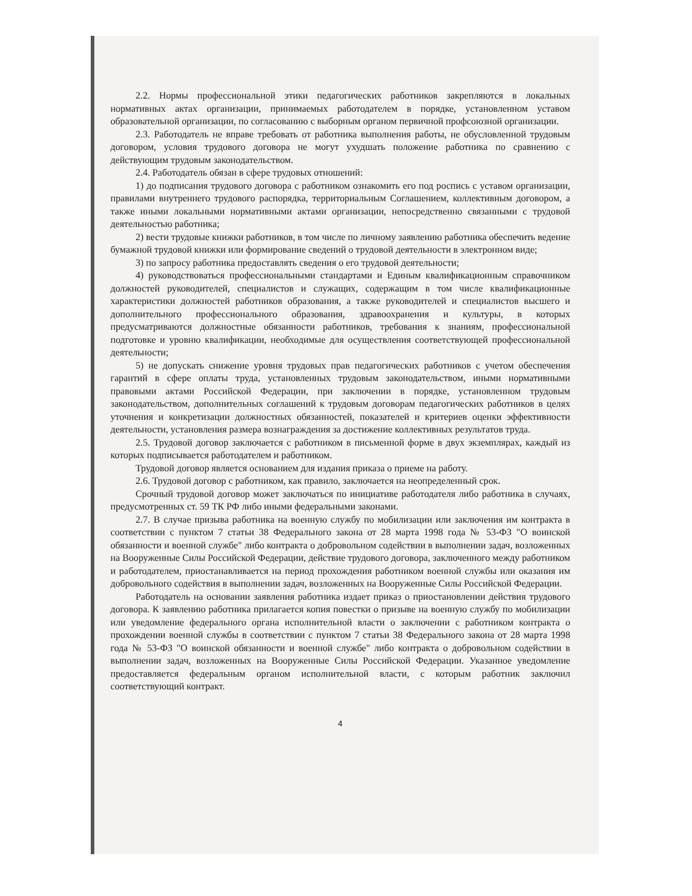2.2. Нормы профессиональной этики педагогических работников закрепляются в локальных нормативных актах организации, принимаемых работодателем в порядке, установленном уставом образовательной организации, по согласованию с выборным органом первичной профсоюзной организации.
2.3. Работодатель не вправе требовать от работника выполнения работы, не обусловленной трудовым договором, условия трудового договора не могут ухудшать положение работника по сравнению с действующим трудовым законодательством.
2.4. Работодатель обязан в сфере трудовых отношений:
1) до подписания трудового договора с работником ознакомить его под роспись с уставом организации, правилами внутреннего трудового распорядка, территориальным Соглашением, коллективным договором, а также иными локальными нормативными актами организации, непосредственно связанными с трудовой деятельностью работника;
2) вести трудовые книжки работников, в том числе по личному заявлению работника обеспечить ведение бумажной трудовой книжки или формирование сведений о трудовой деятельности в электронном виде;
3) по запросу работника предоставлять сведения о его трудовой деятельности;
4) руководствоваться профессиональными стандартами и Единым квалификационным справочником должностей руководителей, специалистов и служащих, содержащим в том числе квалификационные характеристики должностей работников образования, а также руководителей и специалистов высшего и дополнительного профессионального образования, здравоохранения и культуры, в которых предусматриваются должностные обязанности работников, требования к знаниям, профессиональной подготовке и уровню квалификации, необходимые для осуществления соответствующей профессиональной деятельности;
5) не допускать снижение уровня трудовых прав педагогических работников с учетом обеспечения гарантий в сфере оплаты труда, установленных трудовым законодательством, иными нормативными правовыми актами Российской Федерации, при заключении в порядке, установленном трудовым законодательством, дополнительных соглашений к трудовым договорам педагогических работников в целях уточнения и конкретизации должностных обязанностей, показателей и критериев оценки эффективности деятельности, установления размера вознаграждения за достижение коллективных результатов труда.
2.5. Трудовой договор заключается с работником в письменной форме в двух экземплярах, каждый из которых подписывается работодателем и работником.
Трудовой договор является основанием для издания приказа о приеме на работу.
2.6. Трудовой договор с работником, как правило, заключается на неопределенный срок.
Срочный трудовой договор может заключаться по инициативе работодателя либо работника в случаях, предусмотренных ст. 59 ТК РФ либо иными федеральными законами.
2.7. В случае призыва работника на военную службу по мобилизации или заключения им контракта в соответствии с пунктом 7 статьи 38 Федерального закона от 28 марта 1998 года № 53-ФЗ "О воинской обязанности и военной службе" либо контракта о добровольном содействии в выполнении задач, возложенных на Вооруженные Силы Российской Федерации, действие трудового договора, заключенного между работником и работодателем, приостанавливается на период прохождения работником военной службы или оказания им добровольного содействия в выполнении задач, возложенных на Вооруженные Силы Российской Федерации.
Работодатель на основании заявления работника издает приказ о приостановлении действия трудового договора. К заявлению работника прилагается копия повестки о призыве на военную службу по мобилизации или уведомление федерального органа исполнительной власти о заключении с работником контракта о прохождении военной службы в соответствии с пунктом 7 статьи 38 Федерального закона от 28 марта 1998 года № 53-ФЗ "О воинской обязанности и военной службе" либо контракта о добровольном содействии в выполнении задач, возложенных на Вооруженные Силы Российской Федерации. Указанное уведомление предоставляется федеральным органом исполнительной власти, с которым работник заключил соответствующий контракт.
4